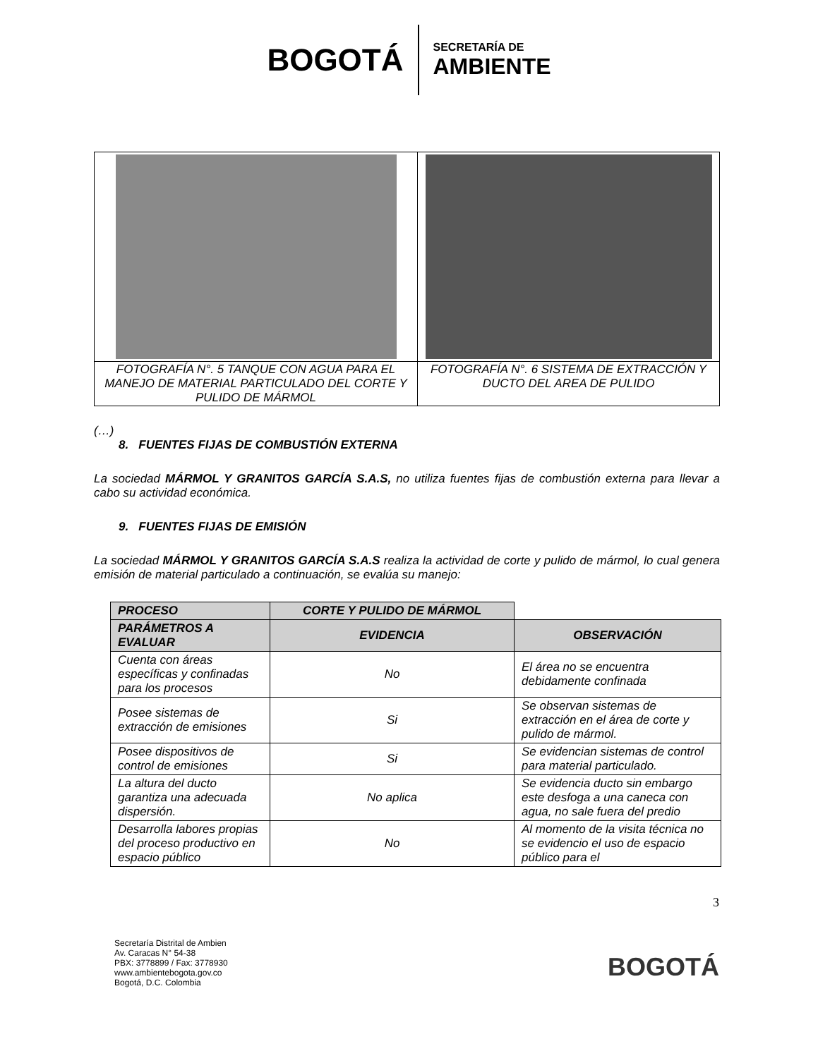BOGOTÁ
SECRETARÍA DE
AMBIENTE
| FOTOGRAFÍA N°. 5 TANQUE CON AGUA PARA EL MANEJO DE MATERIAL PARTICULADO DEL CORTE Y PULIDO DE MÁRMOL | FOTOGRAFÍA N°. 6 SISTEMA DE EXTRACCIÓN Y DUCTO DEL AREA DE PULIDO |
(…)
8. FUENTES FIJAS DE COMBUSTIÓN EXTERNA
La sociedad MÁRMOL Y GRANITOS GARCÍA S.A.S, no utiliza fuentes fijas de combustión externa para llevar a cabo su actividad económica.
9. FUENTES FIJAS DE EMISIÓN
La sociedad MÁRMOL Y GRANITOS GARCÍA S.A.S realiza la actividad de corte y pulido de mármol, lo cual genera emisión de material particulado a continuación, se evalúa su manejo:
| PROCESO | CORTE Y PULIDO DE MÁRMOL | |
| --- | --- | --- |
| PARÁMETROS A EVALUAR | EVIDENCIA | OBSERVACIÓN |
| Cuenta con áreas específicas y confinadas para los procesos | No | El área no se encuentra debidamente confinada |
| Posee sistemas de extracción de emisiones | Si | Se observan sistemas de extracción en el área de corte y pulido de mármol. |
| Posee dispositivos de control de emisiones | Si | Se evidencian sistemas de control para material particulado. |
| La altura del ducto garantiza una adecuada dispersión. | No aplica | Se evidencia ducto sin embargo este desfoga a una caneca con agua, no sale fuera del predio |
| Desarrolla labores propias del proceso productivo en espacio público | No | Al momento de la visita técnica no se evidencio el uso de espacio público para el |
3
Secretaría Distrital de Ambien
Av. Caracas N° 54-38
PBX: 3778899 / Fax: 3778930
www.ambientebogota.gov.co
Bogotá, D.C. Colombia
BOGOTÁ